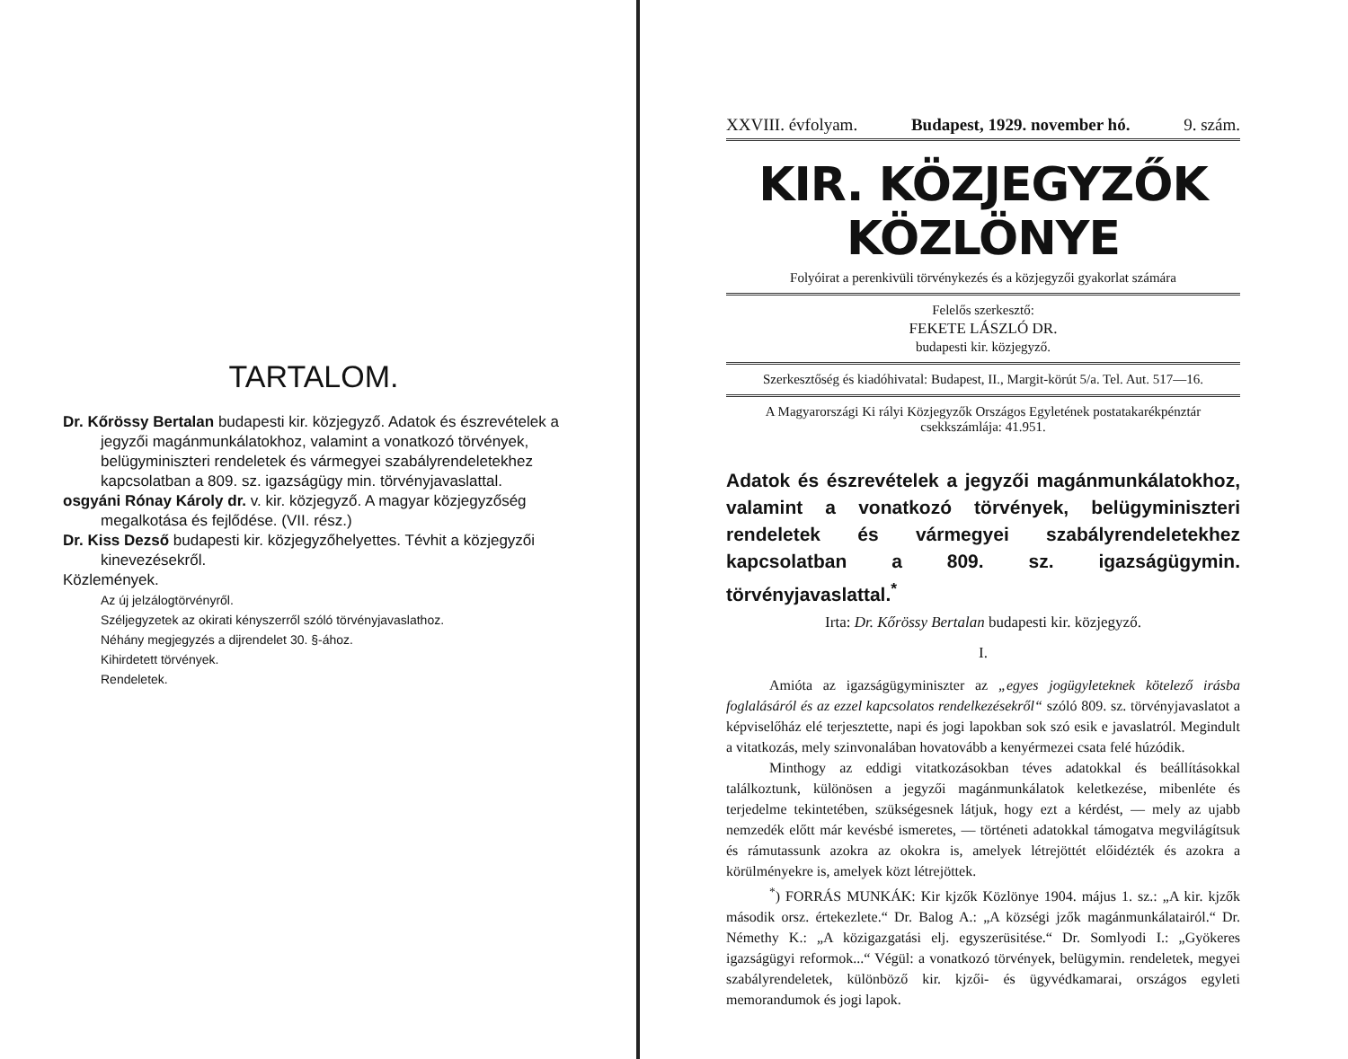TARTALOM.
Dr. Kőrössy Bertalan budapesti kir. közjegyző. Adatok és észrevételek a jegyzői magánmunkálatokhoz, valamint a vonatkozó törvények, belügyminiszteri rendeletek és vármegyei szabályrendeletekhez kapcsolatban a 809. sz. igazságügy min. törvényjavaslattal.
osgyáni Rónay Károly dr. v. kir. közjegyző. A magyar közjegyzőség megalkotása és fejlődése. (VII. rész.)
Dr. Kiss Dezső budapesti kir. közjegyzőhelyettes. Tévhit a közjegyzői kinevezésekről.
Közlemények.
Az új jelzálogtörvényről.
Széljegyzetek az okirati kényszerről szóló törvényjavaslathoz.
Néhány megjegyzés a dijrendelet 30. §-ához.
Kihirdetett törvények.
Rendeletek.
XXVIII. évfolyam. Budapest, 1929. november hó. 9. szám.
KIR. KÖZJEGYZŐK KÖZLÖNYE
Folyóirat a perenkivüli törvénykezés és a közjegyzői gyakorlat számára
Felelős szerkesztő:
FEKETE LÁSZLÓ DR.
budapesti kir. közjegyző.
Szerkesztőség és kiadóhivatal: Budapest, II., Margit-körút 5/a. Tel. Aut. 517—16.
A Magyarországi Ki rályi Közjegyzők Országos Egyletének postatakarékpénztár csekkszámlája: 41.951.
Adatok és észrevételek a jegyzői magánmunkálatokhoz, valamint a vonatkozó törvények, belügyminiszteri rendeletek és vármegyei szabályrendeletekhez kapcsolatban a 809. sz. igazságügymin. törvényjavaslattal.<sup>*</sup>
Irta: Dr. Kőrössy Bertalan budapesti kir. közjegyző.
I.
Amióta az igazságügyminiszter az „egyes jogügyleteknek kötelező irásba foglalásáról és az ezzel kapcsolatos rendelkezésekről“ szóló 809. sz. törvényjavaslatot a képviselőház elé terjesztette, napi és jogi lapokban sok szó esik e javaslatról. Megindult a vitatkozás, mely szinvonalában hovatovább a kenyérmezei csata felé húzódik.
Minthogy az eddigi vitatkozásokban téves adatokkal és beállításokkal találkoztunk, különösen a jegyzői magánmunkálatok keletkezése, mibenléte és terjedelme tekintetében, szükségesnek látjuk, hogy ezt a kérdést, — mely az ujabb nemzedék előtt már kevésbé ismeretes, — történeti adatokkal támogatva megvilágítsuk és rámutassunk azokra az okokra is, amelyek létrejöttét előidézték és azokra a körülményekre is, amelyek közt létrejöttek.
<sup>*</sup>) FORRÁS MUNKÁK: Kir kjzők Közlönye 1904. május 1. sz.: „A kir. kjzők második orsz. értekezlete.“ Dr. Balog A.: „A községi jzők magánmunkálatairól.“ Dr. Némethy K.: „A közigazgatási elj. egyszerüsitése.“ Dr. Somlyodi I.: „Gyökeres igazságügyi reformok...“ Végül: a vonatkozó törvények, belügymin. rendeletek, megyei szabályrendeletek, különböző kir. kjzői- és ügyvédkamarai, országos egyleti memorandumok és jogi lapok.